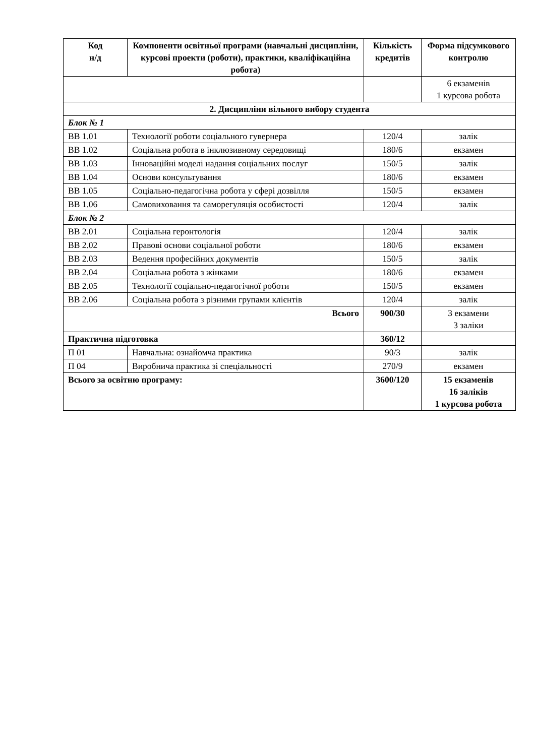| Код н/д | Компоненти освітньої програми (навчальні дисципліни, курсові проекти (роботи), практики, кваліфікаційна робота) | Кількість кредитів | Форма підсумкового контролю |
| --- | --- | --- | --- |
| | | | 6 екзаменів 1 курсова робота |
| 2. Дисципліни вільного вибору студента | | | |
| Блок № 1 | | | |
| ВВ 1.01 | Технології роботи соціального гувернера | 120/4 | залік |
| ВВ 1.02 | Соціальна робота в інклюзивному середовищі | 180/6 | екзамен |
| ВВ 1.03 | Інноваційні моделі надання соціальних послуг | 150/5 | залік |
| ВВ 1.04 | Основи консультування | 180/6 | екзамен |
| ВВ 1.05 | Соціально-педагогічна робота у сфері дозвілля | 150/5 | екзамен |
| ВВ 1.06 | Самовиховання та саморегуляція особистості | 120/4 | залік |
| Блок № 2 | | | |
| ВВ 2.01 | Соціальна геронтологія | 120/4 | залік |
| ВВ 2.02 | Правові основи соціальної роботи | 180/6 | екзамен |
| ВВ 2.03 | Ведення професійних документів | 150/5 | залік |
| ВВ 2.04 | Соціальна робота з жінками | 180/6 | екзамен |
| ВВ 2.05 | Технології соціально-педагогічної роботи | 150/5 | екзамен |
| ВВ 2.06 | Соціальна робота з різними групами клієнтів | 120/4 | залік |
| Всього | | 900/30 | 3 екзамени 3 заліки |
| Практична підготовка | | 360/12 | |
| П 01 | Навчальна: ознайомча практика | 90/3 | залік |
| П 04 | Виробнича практика зі спеціальності | 270/9 | екзамен |
| Всього за освітню програму: | | 3600/120 | 15 екзаменів 16 заліків 1 курсова робота |